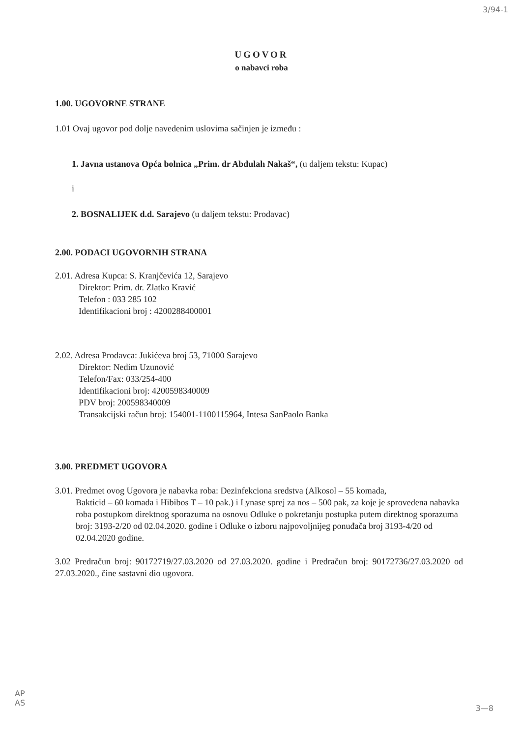3/94-1
UGOVOR
o nabavci roba
1.00. UGOVORNE STRANE
1.01 Ovaj ugovor pod dolje navedenim uslovima sačinjen je između :
1. Javna ustanova Opća bolnica „Prim. dr Abdulah Nakaš“, (u daljem tekstu: Kupac)
i
2. BOSNALIJEK d.d. Sarajevo (u daljem tekstu: Prodavac)
2.00. PODACI UGOVORNIH STRANA
2.01. Adresa Kupca: S. Kranjčevića 12, Sarajevo
Direktor: Prim. dr. Zlatko Kravić
Telefon : 033 285 102
Identifikacioni broj : 4200288400001
2.02. Adresa Prodavca: Jukićeva broj 53, 71000 Sarajevo
Direktor: Nedim Uzunović
Telefon/Fax: 033/254-400
Identifikacioni broj: 4200598340009
PDV broj: 200598340009
Transakcijski račun broj: 154001-1100115964, Intesa SanPaolo Banka
3.00. PREDMET UGOVORA
3.01. Predmet ovog Ugovora je nabavka roba: Dezinfekciona sredstva (Alkosol – 55 komada,
Bakticid – 60 komada i Hibibos T – 10 pak.) i Lynase sprej za nos – 500 pak, za koje je sprovedena nabavka roba postupkom direktnog sporazuma na osnovu Odluke o pokretanju postupka putem direktnog sporazuma broj: 3193-2/20 od 02.04.2020. godine i Odluke o izboru najpovoljnijeg ponuđača broj 3193-4/20 od 02.04.2020 godine.
3.02 Predračun broj: 90172719/27.03.2020 od 27.03.2020. godine i Predračun broj: 90172736/27.03.2020 od 27.03.2020., čine sastavni dio ugovora.
AP
AS
3—8